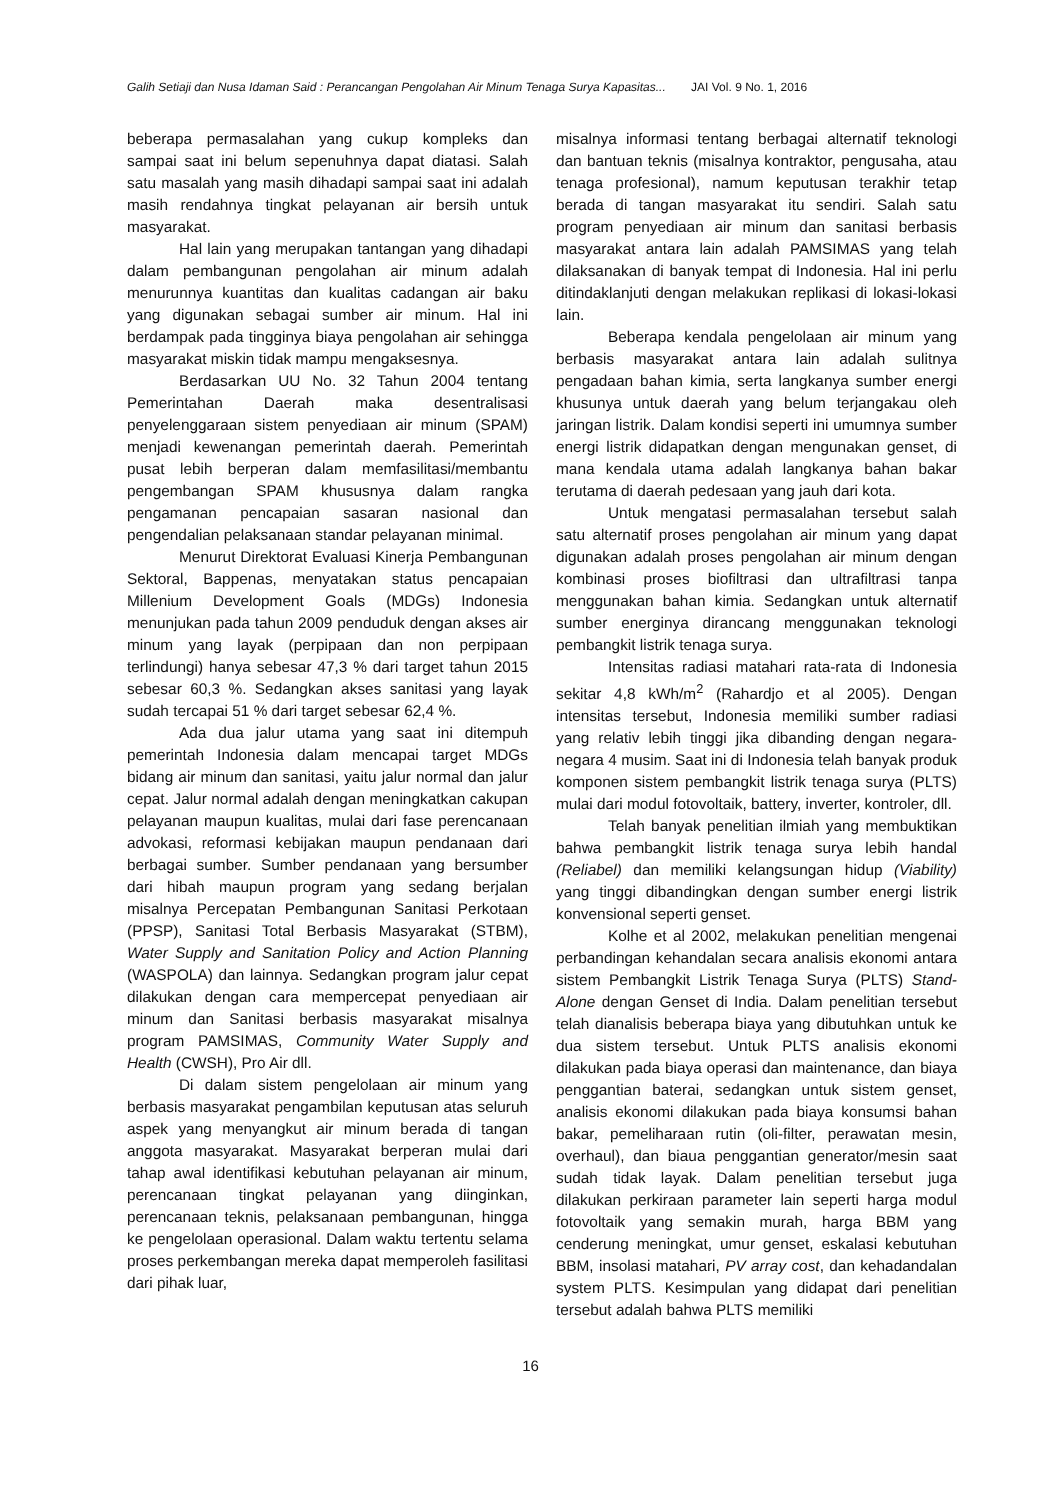Galih Setiaji dan Nusa Idaman Said : Perancangan Pengolahan Air Minum Tenaga Surya Kapasitas... JAI Vol. 9 No. 1, 2016
beberapa permasalahan yang cukup kompleks dan sampai saat ini belum sepenuhnya dapat diatasi. Salah satu masalah yang masih dihadapi sampai saat ini adalah masih rendahnya tingkat pelayanan air bersih untuk masyarakat.
Hal lain yang merupakan tantangan yang dihadapi dalam pembangunan pengolahan air minum adalah menurunnya kuantitas dan kualitas cadangan air baku yang digunakan sebagai sumber air minum. Hal ini berdampak pada tingginya biaya pengolahan air sehingga masyarakat miskin tidak mampu mengaksesnya.
Berdasarkan UU No. 32 Tahun 2004 tentang Pemerintahan Daerah maka desentralisasi penyelenggaraan sistem penyediaan air minum (SPAM) menjadi kewenangan pemerintah daerah. Pemerintah pusat lebih berperan dalam memfasilitasi/membantu pengembangan SPAM khususnya dalam rangka pengamanan pencapaian sasaran nasional dan pengendalian pelaksanaan standar pelayanan minimal.
Menurut Direktorat Evaluasi Kinerja Pembangunan Sektoral, Bappenas, menyatakan status pencapaian Millenium Development Goals (MDGs) Indonesia menunjukan pada tahun 2009 penduduk dengan akses air minum yang layak (perpipaan dan non perpipaan terlindungi) hanya sebesar 47,3 % dari target tahun 2015 sebesar 60,3 %. Sedangkan akses sanitasi yang layak sudah tercapai 51 % dari target sebesar 62,4 %.
Ada dua jalur utama yang saat ini ditempuh pemerintah Indonesia dalam mencapai target MDGs bidang air minum dan sanitasi, yaitu jalur normal dan jalur cepat. Jalur normal adalah dengan meningkatkan cakupan pelayanan maupun kualitas, mulai dari fase perencanaan advokasi, reformasi kebijakan maupun pendanaan dari berbagai sumber. Sumber pendanaan yang bersumber dari hibah maupun program yang sedang berjalan misalnya Percepatan Pembangunan Sanitasi Perkotaan (PPSP), Sanitasi Total Berbasis Masyarakat (STBM), Water Supply and Sanitation Policy and Action Planning (WASPOLA) dan lainnya. Sedangkan program jalur cepat dilakukan dengan cara mempercepat penyediaan air minum dan Sanitasi berbasis masyarakat misalnya program PAMSIMAS, Community Water Supply and Health (CWSH), Pro Air dll.
Di dalam sistem pengelolaan air minum yang berbasis masyarakat pengambilan keputusan atas seluruh aspek yang menyangkut air minum berada di tangan anggota masyarakat. Masyarakat berperan mulai dari tahap awal identifikasi kebutuhan pelayanan air minum, perencanaan tingkat pelayanan yang diinginkan, perencanaan teknis, pelaksanaan pembangunan, hingga ke pengelolaan operasional. Dalam waktu tertentu selama proses perkembangan mereka dapat memperoleh fasilitasi dari pihak luar,
misalnya informasi tentang berbagai alternatif teknologi dan bantuan teknis (misalnya kontraktor, pengusaha, atau tenaga profesional), namum keputusan terakhir tetap berada di tangan masyarakat itu sendiri. Salah satu program penyediaan air minum dan sanitasi berbasis masyarakat antara lain adalah PAMSIMAS yang telah dilaksanakan di banyak tempat di Indonesia. Hal ini perlu ditindaklanjuti dengan melakukan replikasi di lokasi-lokasi lain.
Beberapa kendala pengelolaan air minum yang berbasis masyarakat antara lain adalah sulitnya pengadaan bahan kimia, serta langkanya sumber energi khusunya untuk daerah yang belum terjangakau oleh jaringan listrik. Dalam kondisi seperti ini umumnya sumber energi listrik didapatkan dengan mengunakan genset, di mana kendala utama adalah langkanya bahan bakar terutama di daerah pedesaan yang jauh dari kota.
Untuk mengatasi permasalahan tersebut salah satu alternatif proses pengolahan air minum yang dapat digunakan adalah proses pengolahan air minum dengan kombinasi proses biofiltrasi dan ultrafiltrasi tanpa menggunakan bahan kimia. Sedangkan untuk alternatif sumber energinya dirancang menggunakan teknologi pembangkit listrik tenaga surya.
Intensitas radiasi matahari rata-rata di Indonesia sekitar 4,8 kWh/m<sup>2</sup> (Rahardjo et al 2005). Dengan intensitas tersebut, Indonesia memiliki sumber radiasi yang relativ lebih tinggi jika dibanding dengan negara-negara 4 musim. Saat ini di Indonesia telah banyak produk komponen sistem pembangkit listrik tenaga surya (PLTS) mulai dari modul fotovoltaik, battery, inverter, kontroler, dll.
Telah banyak penelitian ilmiah yang membuktikan bahwa pembangkit listrik tenaga surya lebih handal (Reliabel) dan memiliki kelangsungan hidup (Viability) yang tinggi dibandingkan dengan sumber energi listrik konvensional seperti genset.
Kolhe et al 2002, melakukan penelitian mengenai perbandingan kehandalan secara analisis ekonomi antara sistem Pembangkit Listrik Tenaga Surya (PLTS) Stand-Alone dengan Genset di India. Dalam penelitian tersebut telah dianalisis beberapa biaya yang dibutuhkan untuk ke dua sistem tersebut. Untuk PLTS analisis ekonomi dilakukan pada biaya operasi dan maintenance, dan biaya penggantian baterai, sedangkan untuk sistem genset, analisis ekonomi dilakukan pada biaya konsumsi bahan bakar, pemeliharaan rutin (oli-filter, perawatan mesin, overhaul), dan biaua penggantian generator/mesin saat sudah tidak layak. Dalam penelitian tersebut juga dilakukan perkiraan parameter lain seperti harga modul fotovoltaik yang semakin murah, harga BBM yang cenderung meningkat, umur genset, eskalasi kebutuhan BBM, insolasi matahari, PV array cost, dan kehadandalan system PLTS. Kesimpulan yang didapat dari penelitian tersebut adalah bahwa PLTS memiliki
16